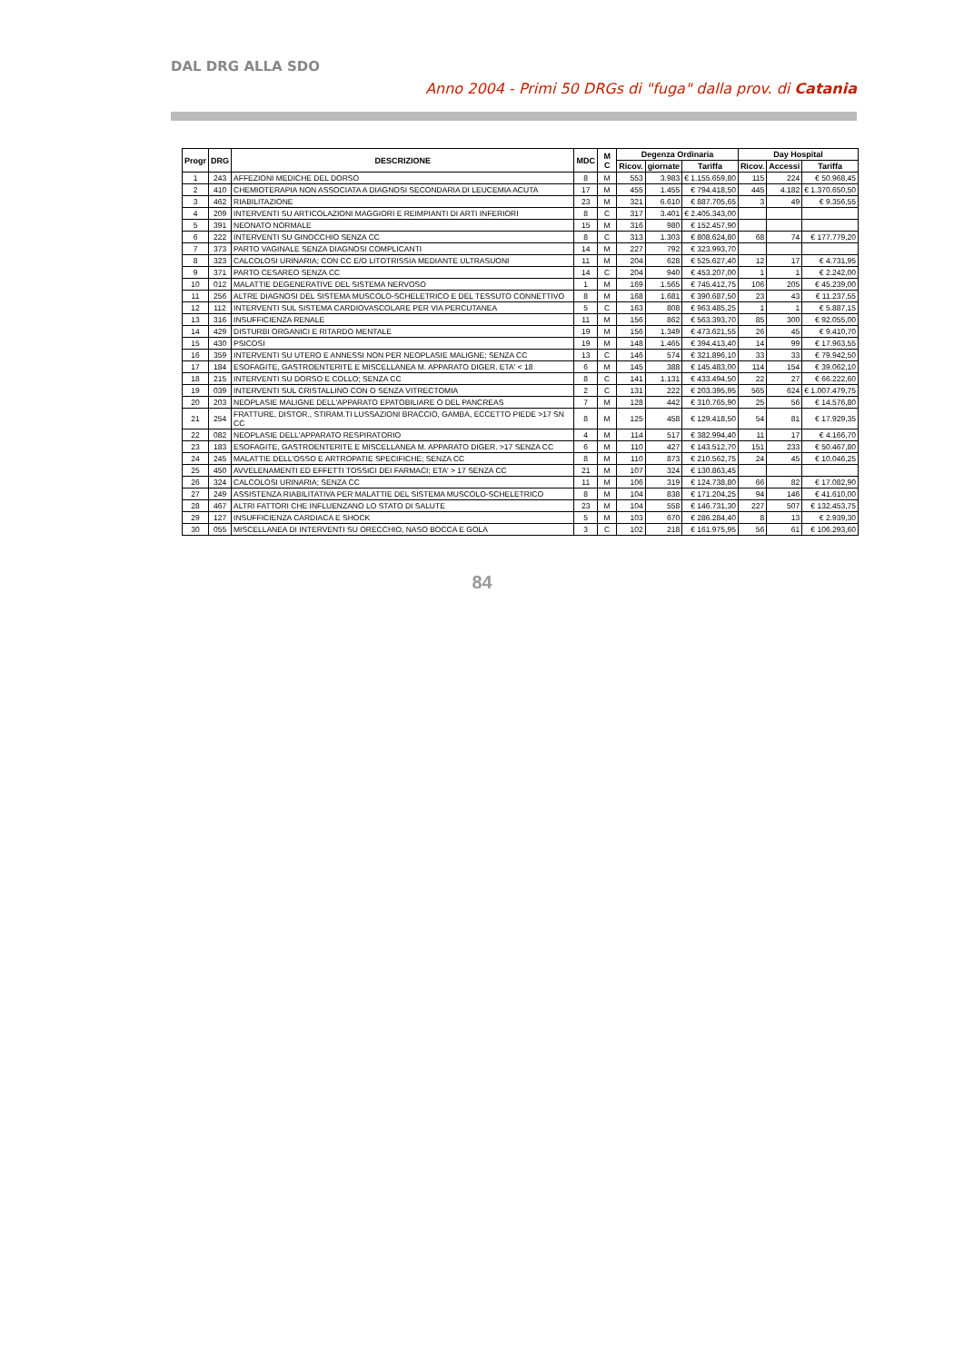DAL DRG ALLA SDO
Anno 2004 - Primi 50 DRGs di "fuga" dalla prov. di Catania
| Progr | DRG | DESCRIZIONE | MDC | M C | Degenza Ordinaria | | | Day Hospital | | |
| --- | --- | --- | --- | --- | --- | --- | --- | --- | --- | --- |
| | | | | | Ricov. | giornate | Tariffa | Ricov. | Accessi | Tariffa |
| 1 | 243 | AFFEZIONI MEDICHE DEL DORSO | 8 | M | 553 | 3.983 | € 1.155.659,80 | 115 | 224 | € 50.968,45 |
| 2 | 410 | CHEMIOTERAPIA NON ASSOCIATA A DIAGNOSI SECONDARIA DI LEUCEMIA ACUTA | 17 | M | 455 | 1.455 | € 794.418,50 | 445 | 4.182 | € 1.370.650,50 |
| 3 | 462 | RIABILITAZIONE | 23 | M | 321 | 6.610 | € 887.705,65 | 3 | 49 | € 9.356,55 |
| 4 | 209 | INTERVENTI SU ARTICOLAZIONI MAGGIORI E REIMPIANTI DI ARTI INFERIORI | 8 | C | 317 | 3.401 | € 2.405.343,00 | | | |
| 5 | 391 | NEONATO NORMALE | 15 | M | 316 | 980 | € 152.457,90 | | | |
| 6 | 222 | INTERVENTI SU GINOCCHIO SENZA CC | 8 | C | 313 | 1.303 | € 808.624,80 | 68 | 74 | € 177.779,20 |
| 7 | 373 | PARTO VAGINALE SENZA DIAGNOSI COMPLICANTI | 14 | M | 227 | 792 | € 323.993,70 | | | |
| 8 | 323 | CALCOLOSI URINARIA; CON CC E/O LITOTRISSIA MEDIANTE ULTRASUONI | 11 | M | 204 | 628 | € 525.627,40 | 12 | 17 | € 4.731,95 |
| 9 | 371 | PARTO CESAREO SENZA CC | 14 | C | 204 | 940 | € 453.207,00 | 1 | 1 | € 2.242,00 |
| 10 | 012 | MALATTIE DEGENERATIVE DEL SISTEMA NERVOSO | 1 | M | 169 | 1.565 | € 745.412,75 | 106 | 205 | € 45.239,00 |
| 11 | 256 | ALTRE DIAGNOSI DEL SISTEMA MUSCOLO-SCHELETRICO E DEL TESSUTO CONNETTIVO | 8 | M | 168 | 1.681 | € 390.687,50 | 23 | 43 | € 11.237,55 |
| 12 | 112 | INTERVENTI SUL SISTEMA CARDIOVASCOLARE PER VIA PERCUTANEA | 5 | C | 163 | 808 | € 963.485,25 | 1 | 1 | € 5.887,15 |
| 13 | 316 | INSUFFICIENZA RENALE | 11 | M | 156 | 862 | € 563.393,70 | 85 | 300 | € 92.055,00 |
| 14 | 429 | DISTURBI ORGANICI E RITARDO MENTALE | 19 | M | 156 | 1.349 | € 473.621,55 | 26 | 45 | € 9.410,70 |
| 15 | 430 | PSICOSI | 19 | M | 148 | 1.465 | € 394.413,40 | 14 | 99 | € 17.963,55 |
| 16 | 359 | INTERVENTI SU UTERO E ANNESSI NON PER NEOPLASIE MALIGNE; SENZA CC | 13 | C | 146 | 574 | € 321.896,10 | 33 | 33 | € 79.942,50 |
| 17 | 184 | ESOFAGITE, GASTROENTERITE E MISCELLANEA M. APPARATO DIGER. ETA' < 18 | 6 | M | 145 | 388 | € 145.483,00 | 114 | 154 | € 39.062,10 |
| 18 | 215 | INTERVENTI SU DORSO E COLLO; SENZA CC | 8 | C | 141 | 1.131 | € 433.494,50 | 22 | 27 | € 66.222,60 |
| 19 | 039 | INTERVENTI SUL CRISTALLINO CON O SENZA VITRECTOMIA | 2 | C | 131 | 222 | € 203.395,95 | 565 | 624 | € 1.007.479,75 |
| 20 | 203 | NEOPLASIE MALIGNE DELL'APPARATO EPATOBILIARE O DEL PANCREAS | 7 | M | 128 | 442 | € 310.765,90 | 25 | 56 | € 14.576,80 |
| 21 | 254 | FRATTURE, DISTOR., STIRAM.TI LUSSAZIONI BRACCIO, GAMBA, ECCETTO PIEDE >17 SN CC | 8 | M | 125 | 458 | € 129.418,50 | 54 | 81 | € 17.929,35 |
| 22 | 082 | NEOPLASIE DELL'APPARATO RESPIRATORIO | 4 | M | 114 | 517 | € 382.994,40 | 11 | 17 | € 4.166,70 |
| 23 | 183 | ESOFAGITE, GASTROENTERITE E MISCELLANEA M. APPARATO DIGER. >17 SENZA CC | 6 | M | 110 | 427 | € 143.512,70 | 151 | 233 | € 50.467,80 |
| 24 | 245 | MALATTIE DELL'OSSO E ARTROPATIE SPECIFICHE; SENZA CC | 8 | M | 110 | 873 | € 210.562,75 | 24 | 45 | € 10.046,25 |
| 25 | 450 | AVVELENAMENTI ED EFFETTI TOSSICI DEI FARMACI; ETA' > 17 SENZA CC | 21 | M | 107 | 324 | € 130.863,45 | | | |
| 26 | 324 | CALCOLOSI URINARIA; SENZA CC | 11 | M | 106 | 319 | € 124.738,80 | 66 | 82 | € 17.082,90 |
| 27 | 249 | ASSISTENZA RIABILITATIVA PER MALATTIE DEL SISTEMA MUSCOLO-SCHELETRICO | 8 | M | 104 | 838 | € 171.204,25 | 94 | 146 | € 41.610,00 |
| 28 | 467 | ALTRI FATTORI CHE INFLUENZANO LO STATO DI SALUTE | 23 | M | 104 | 558 | € 146.731,30 | 227 | 507 | € 132.453,75 |
| 29 | 127 | INSUFFICIENZA CARDIACA E SHOCK | 5 | M | 103 | 670 | € 286.284,40 | 8 | 13 | € 2.939,30 |
| 30 | 055 | MISCELLANEA DI INTERVENTI SU ORECCHIO, NASO BOCCA E GOLA | 3 | C | 102 | 218 | € 161.975,95 | 56 | 61 | € 106.293,60 |
84